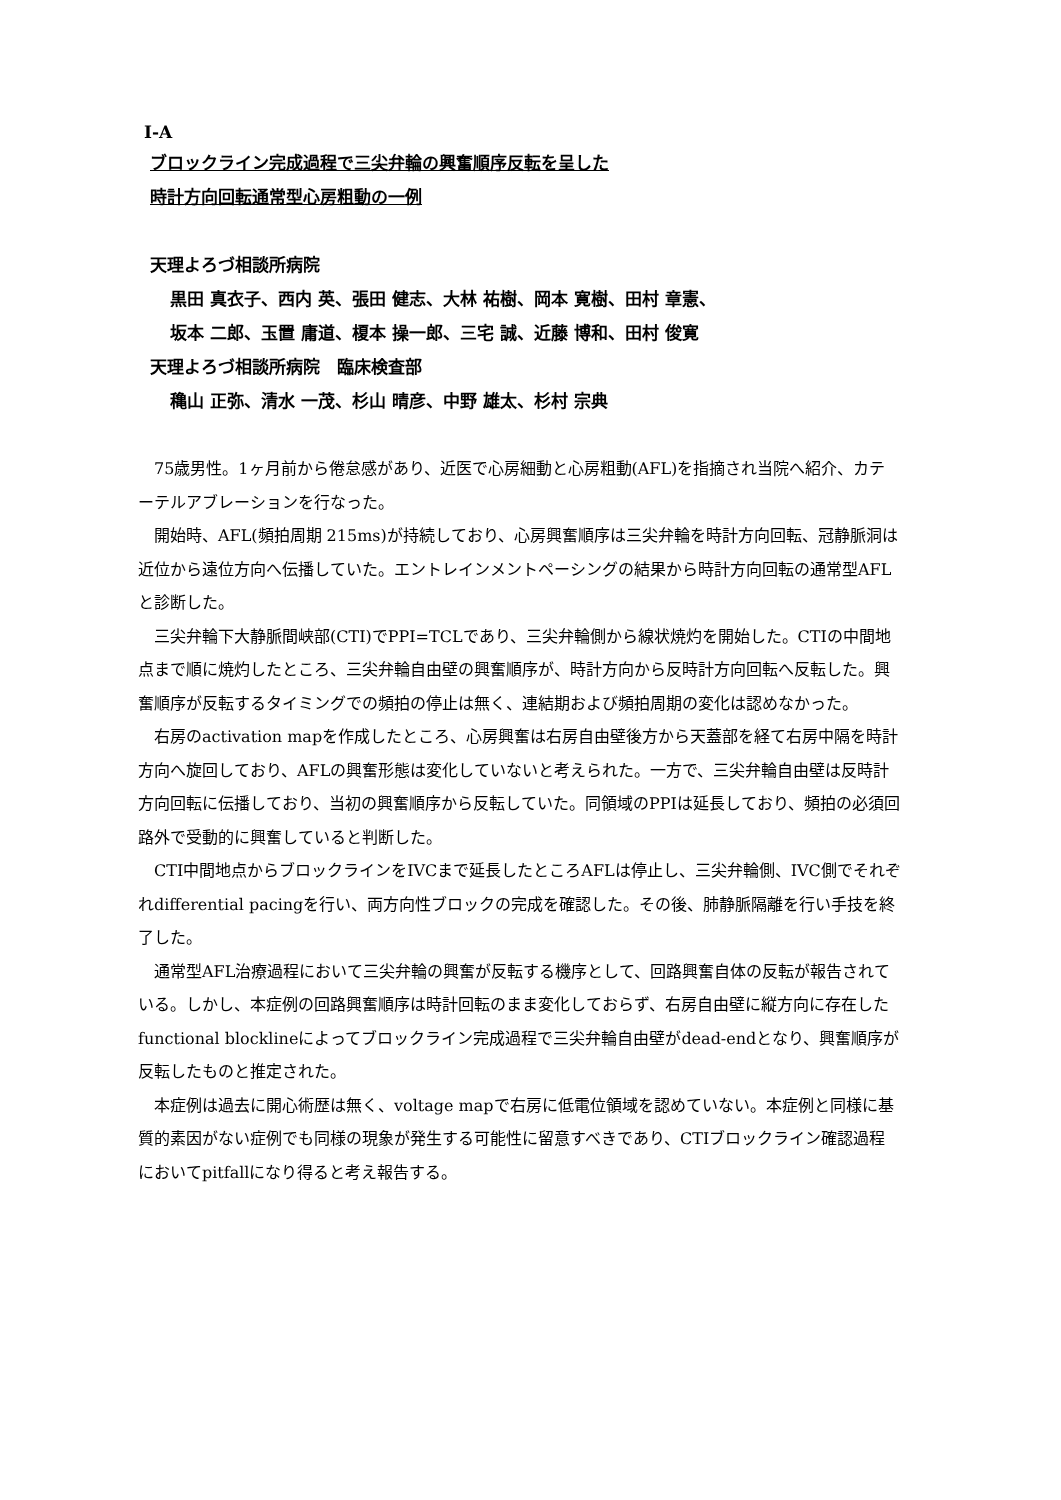Ⅰ-A
ブロックライン完成過程で三尖弁輪の興奮順序反転を呈した
時計方向回転通常型心房粗動の一例
天理よろづ相談所病院
黒田 真衣子、西内 英、張田 健志、大林 祐樹、岡本 寛樹、田村 章憲、
坂本 二郎、玉置 庸道、榎本 操一郎、三宅 誠、近藤 博和、田村 俊寛
天理よろづ相談所病院　臨床検査部
穐山 正弥、清水 一茂、杉山 晴彦、中野 雄太、杉村 宗典
75歳男性。1ヶ月前から倦怠感があり、近医で心房細動と心房粗動(AFL)を指摘され当院へ紹介、カテーテルアブレーションを行なった。
開始時、AFL(頻拍周期 215ms)が持続しており、心房興奮順序は三尖弁輪を時計方向回転、冠静脈洞は近位から遠位方向へ伝播していた。エントレインメントペーシングの結果から時計方向回転の通常型AFLと診断した。
三尖弁輪下大静脈間峡部(CTI)でPPI=TCLであり、三尖弁輪側から線状焼灼を開始した。CTIの中間地点まで順に焼灼したところ、三尖弁輪自由壁の興奮順序が、時計方向から反時計方向回転へ反転した。興奮順序が反転するタイミングでの頻拍の停止は無く、連結期および頻拍周期の変化は認めなかった。
右房のactivation mapを作成したところ、心房興奮は右房自由壁後方から天蓋部を経て右房中隔を時計方向へ旋回しており、AFLの興奮形態は変化していないと考えられた。一方で、三尖弁輪自由壁は反時計方向回転に伝播しており、当初の興奮順序から反転していた。同領域のPPIは延長しており、頻拍の必須回路外で受動的に興奮していると判断した。
CTI中間地点からブロックラインをIVCまで延長したところAFLは停止し、三尖弁輪側、IVC側でそれぞれdifferential pacingを行い、両方向性ブロックの完成を確認した。その後、肺静脈隔離を行い手技を終了した。
通常型AFL治療過程において三尖弁輪の興奮が反転する機序として、回路興奮自体の反転が報告されている。しかし、本症例の回路興奮順序は時計回転のまま変化しておらず、右房自由壁に縦方向に存在したfunctional blocklineによってブロックライン完成過程で三尖弁輪自由壁がdead-endとなり、興奮順序が反転したものと推定された。
本症例は過去に開心術歴は無く、voltage mapで右房に低電位領域を認めていない。本症例と同様に基質的素因がない症例でも同様の現象が発生する可能性に留意すべきであり、CTIブロックライン確認過程においてpitfallになり得ると考え報告する。